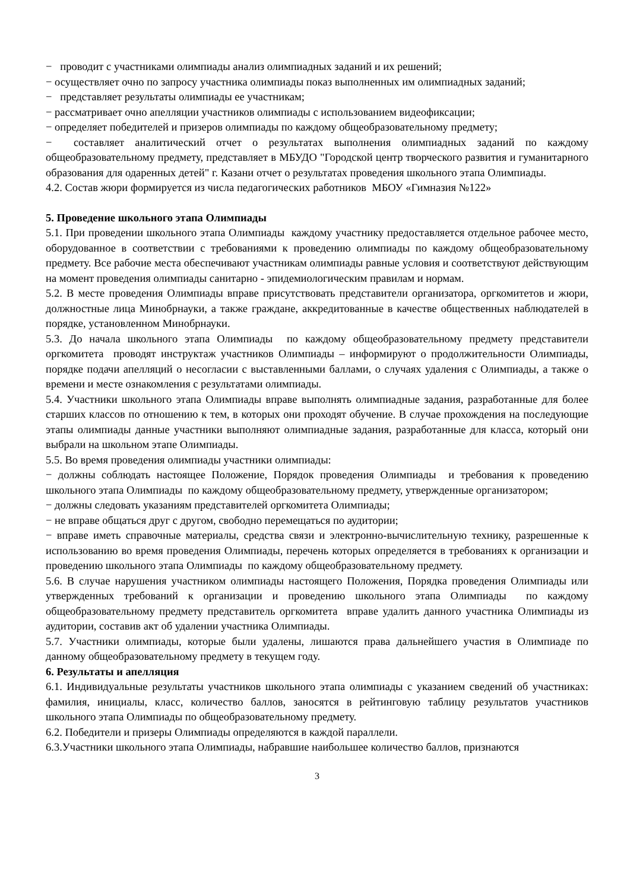− проводит с участниками олимпиады анализ олимпиадных заданий и их решений;
− осуществляет очно по запросу участника олимпиады показ выполненных им олимпиадных заданий;
− представляет результаты олимпиады ее участникам;
− рассматривает очно апелляции участников олимпиады с использованием видеофиксации;
− определяет победителей и призеров олимпиады по каждому общеобразовательному предмету;
− составляет аналитический отчет о результатах выполнения олимпиадных заданий по каждому общеобразовательному предмету, представляет в МБУДО "Городской центр творческого развития и гуманитарного образования для одаренных детей" г. Казани отчет о результатах проведения школьного этапа Олимпиады.
4.2. Состав жюри формируется из числа педагогических работников МБОУ «Гимназия №122»
5. Проведение школьного этапа Олимпиады
5.1. При проведении школьного этапа Олимпиады каждому участнику предоставляется отдельное рабочее место, оборудованное в соответствии с требованиями к проведению олимпиады по каждому общеобразовательному предмету. Все рабочие места обеспечивают участникам олимпиады равные условия и соответствуют действующим на момент проведения олимпиады санитарно - эпидемиологическим правилам и нормам.
5.2. В месте проведения Олимпиады вправе присутствовать представители организатора, оргкомитетов и жюри, должностные лица Минобрнауки, а также граждане, аккредитованные в качестве общественных наблюдателей в порядке, установленном Минобрнауки.
5.3. До начала школьного этапа Олимпиады по каждому общеобразовательному предмету представители оргкомитета проводят инструктаж участников Олимпиады – информируют о продолжительности Олимпиады, порядке подачи апелляций о несогласии с выставленными баллами, о случаях удаления с Олимпиады, а также о времени и месте ознакомления с результатами олимпиады.
5.4. Участники школьного этапа Олимпиады вправе выполнять олимпиадные задания, разработанные для более старших классов по отношению к тем, в которых они проходят обучение. В случае прохождения на последующие этапы олимпиады данные участники выполняют олимпиадные задания, разработанные для класса, который они выбрали на школьном этапе Олимпиады.
5.5. Во время проведения олимпиады участники олимпиады:
− должны соблюдать настоящее Положение, Порядок проведения Олимпиады и требования к проведению школьного этапа Олимпиады по каждому общеобразовательному предмету, утвержденные организатором;
− должны следовать указаниям представителей оргкомитета Олимпиады;
− не вправе общаться друг с другом, свободно перемещаться по аудитории;
− вправе иметь справочные материалы, средства связи и электронно-вычислительную технику, разрешенные к использованию во время проведения Олимпиады, перечень которых определяется в требованиях к организации и проведению школьного этапа Олимпиады по каждому общеобразовательному предмету.
5.6. В случае нарушения участником олимпиады настоящего Положения, Порядка проведения Олимпиады или утвержденных требований к организации и проведению школьного этапа Олимпиады по каждому общеобразовательному предмету представитель оргкомитета вправе удалить данного участника Олимпиады из аудитории, составив акт об удалении участника Олимпиады.
5.7. Участники олимпиады, которые были удалены, лишаются права дальнейшего участия в Олимпиаде по данному общеобразовательному предмету в текущем году.
6. Результаты и апелляция
6.1. Индивидуальные результаты участников школьного этапа олимпиады с указанием сведений об участниках: фамилия, инициалы, класс, количество баллов, заносятся в рейтинговую таблицу результатов участников школьного этапа Олимпиады по общеобразовательному предмету.
6.2. Победители и призеры Олимпиады определяются в каждой параллели.
6.3.Участники школьного этапа Олимпиады, набравшие наибольшее количество баллов, признаются
3